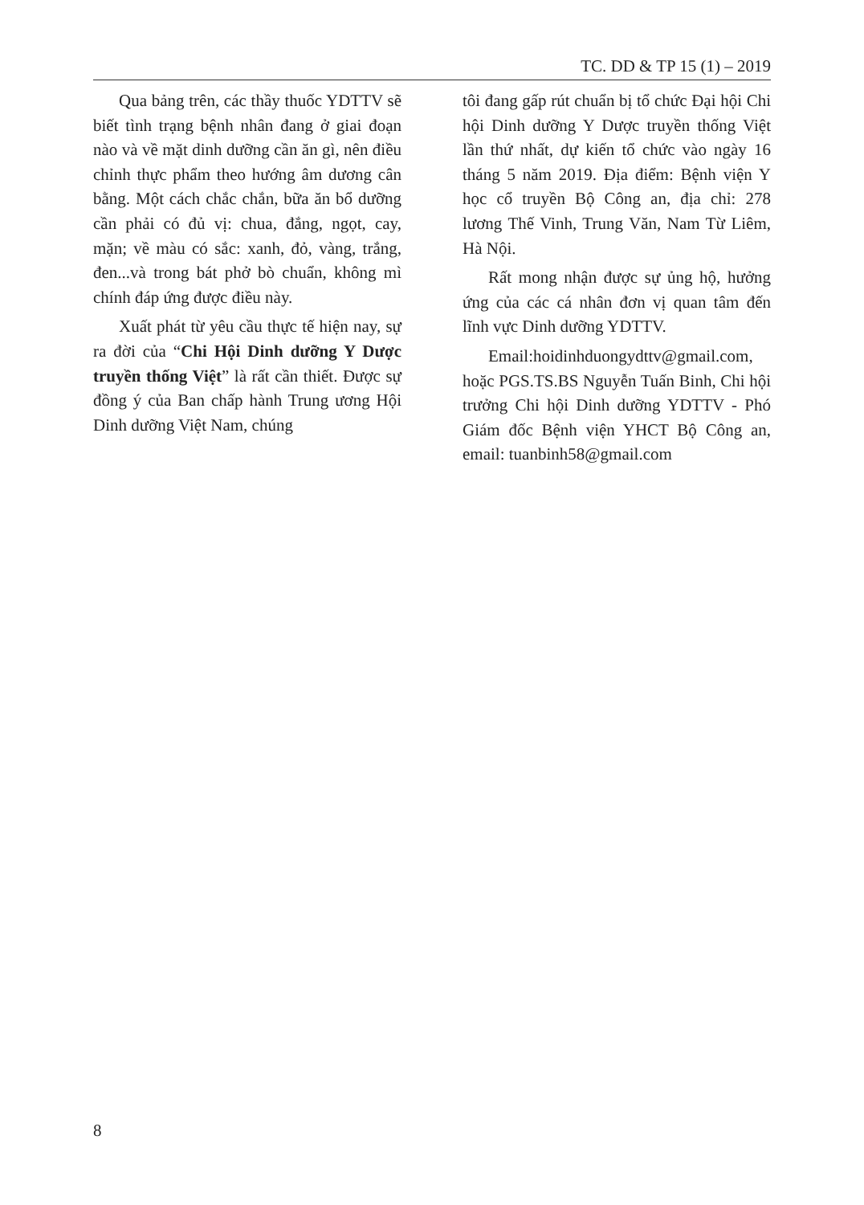TC. DD & TP 15 (1) – 2019
Qua bảng trên, các thầy thuốc YDTTV sẽ biết tình trạng bệnh nhân đang ở giai đoạn nào và về mặt dinh dưỡng cần ăn gì, nên điều chỉnh thực phẩm theo hướng âm dương cân bằng. Một cách chắc chắn, bữa ăn bổ dưỡng cần phải có đủ vị: chua, đắng, ngọt, cay, mặn; về màu có sắc: xanh, đỏ, vàng, trắng, đen...và trong bát phở bò chuẩn, không mì chính đáp ứng được điều này.
Xuất phát từ yêu cầu thực tế hiện nay, sự ra đời của “Chi Hội Dinh dưỡng Y Dược truyền thống Việt” là rất cần thiết. Được sự đồng ý của Ban chấp hành Trung ương Hội Dinh dưỡng Việt Nam, chúng
tôi đang gấp rút chuẩn bị tổ chức Đại hội Chi hội Dinh dưỡng Y Dược truyền thống Việt lần thứ nhất, dự kiến tổ chức vào ngày 16 tháng 5 năm 2019. Địa điểm: Bệnh viện Y học cổ truyền Bộ Công an, địa chỉ: 278 lương Thế Vinh, Trung Văn, Nam Từ Liêm, Hà Nội.
Rất mong nhận được sự ủng hộ, hưởng ứng của các cá nhân đơn vị quan tâm đến lĩnh vực Dinh dưỡng YDTTV.
Email:hoidinhduongydttv@gmail.com, hoặc PGS.TS.BS Nguyễn Tuấn Binh, Chi hội trưởng Chi hội Dinh dưỡng YDTTV - Phó Giám đốc Bệnh viện YHCT Bộ Công an, email: tuanbinh58@gmail.com
8